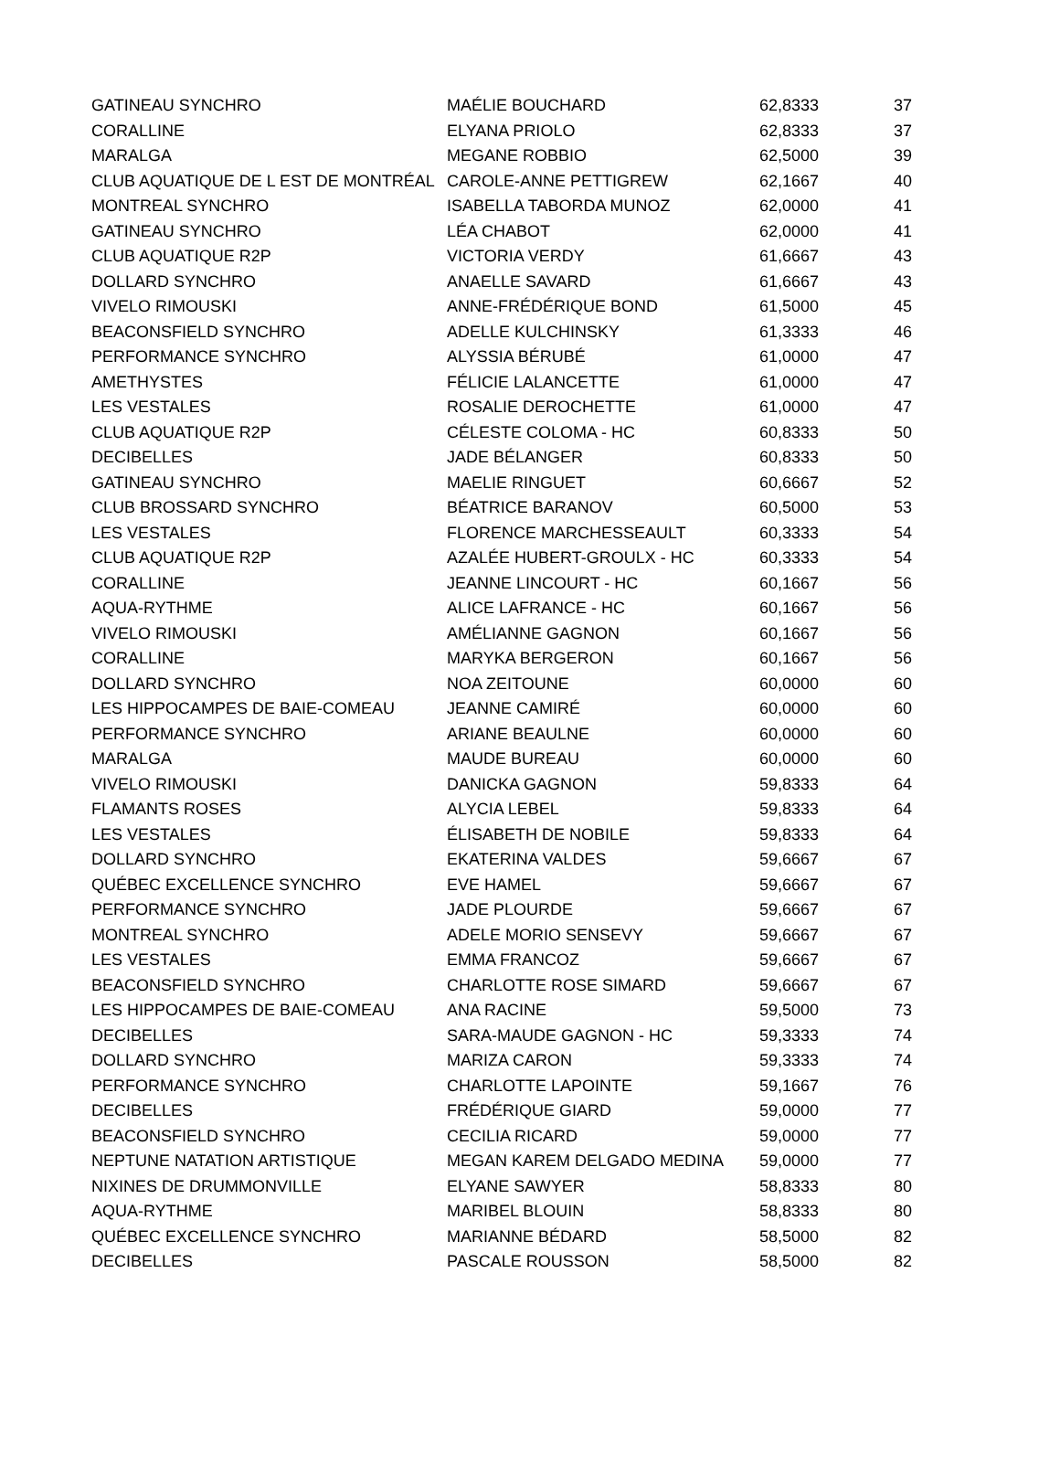| GATINEAU SYNCHRO | MAÉLIE BOUCHARD | 62,8333 | 37 |
| CORALLINE | ELYANA PRIOLO | 62,8333 | 37 |
| MARALGA | MEGANE ROBBIO | 62,5000 | 39 |
| CLUB AQUATIQUE DE L EST DE MONTRÉAL | CAROLE-ANNE PETTIGREW | 62,1667 | 40 |
| MONTREAL SYNCHRO | ISABELLA TABORDA MUNOZ | 62,0000 | 41 |
| GATINEAU SYNCHRO | LÉA CHABOT | 62,0000 | 41 |
| CLUB AQUATIQUE R2P | VICTORIA VERDY | 61,6667 | 43 |
| DOLLARD SYNCHRO | ANAELLE SAVARD | 61,6667 | 43 |
| VIVELO RIMOUSKI | ANNE-FRÉDÉRIQUE BOND | 61,5000 | 45 |
| BEACONSFIELD SYNCHRO | ADELLE KULCHINSKY | 61,3333 | 46 |
| PERFORMANCE SYNCHRO | ALYSSIA BÉRUBÉ | 61,0000 | 47 |
| AMETHYSTES | FÉLICIE LALANCETTE | 61,0000 | 47 |
| LES VESTALES | ROSALIE DEROCHETTE | 61,0000 | 47 |
| CLUB AQUATIQUE R2P | CÉLESTE COLOMA - HC | 60,8333 | 50 |
| DECIBELLES | JADE BÉLANGER | 60,8333 | 50 |
| GATINEAU SYNCHRO | MAELIE RINGUET | 60,6667 | 52 |
| CLUB BROSSARD SYNCHRO | BÉATRICE BARANOV | 60,5000 | 53 |
| LES VESTALES | FLORENCE MARCHESSEAULT | 60,3333 | 54 |
| CLUB AQUATIQUE R2P | AZALÉE HUBERT-GROULX - HC | 60,3333 | 54 |
| CORALLINE | JEANNE LINCOURT - HC | 60,1667 | 56 |
| AQUA-RYTHME | ALICE LAFRANCE - HC | 60,1667 | 56 |
| VIVELO RIMOUSKI | AMÉLIANNE GAGNON | 60,1667 | 56 |
| CORALLINE | MARYKA BERGERON | 60,1667 | 56 |
| DOLLARD SYNCHRO | NOA ZEITOUNE | 60,0000 | 60 |
| LES HIPPOCAMPES DE BAIE-COMEAU | JEANNE CAMIRÉ | 60,0000 | 60 |
| PERFORMANCE SYNCHRO | ARIANE BEAULNE | 60,0000 | 60 |
| MARALGA | MAUDE BUREAU | 60,0000 | 60 |
| VIVELO RIMOUSKI | DANICKA GAGNON | 59,8333 | 64 |
| FLAMANTS ROSES | ALYCIA LEBEL | 59,8333 | 64 |
| LES VESTALES | ÉLISABETH DE NOBILE | 59,8333 | 64 |
| DOLLARD SYNCHRO | EKATERINA VALDES | 59,6667 | 67 |
| QUÉBEC EXCELLENCE SYNCHRO | EVE HAMEL | 59,6667 | 67 |
| PERFORMANCE SYNCHRO | JADE PLOURDE | 59,6667 | 67 |
| MONTREAL SYNCHRO | ADELE MORIO SENSEVY | 59,6667 | 67 |
| LES VESTALES | EMMA FRANCOZ | 59,6667 | 67 |
| BEACONSFIELD SYNCHRO | CHARLOTTE ROSE SIMARD | 59,6667 | 67 |
| LES HIPPOCAMPES DE BAIE-COMEAU | ANA RACINE | 59,5000 | 73 |
| DECIBELLES | SARA-MAUDE GAGNON - HC | 59,3333 | 74 |
| DOLLARD SYNCHRO | MARIZA CARON | 59,3333 | 74 |
| PERFORMANCE SYNCHRO | CHARLOTTE LAPOINTE | 59,1667 | 76 |
| DECIBELLES | FRÉDÉRIQUE GIARD | 59,0000 | 77 |
| BEACONSFIELD SYNCHRO | CECILIA RICARD | 59,0000 | 77 |
| NEPTUNE NATATION ARTISTIQUE | MEGAN KAREM DELGADO MEDINA | 59,0000 | 77 |
| NIXINES DE DRUMMONVILLE | ELYANE SAWYER | 58,8333 | 80 |
| AQUA-RYTHME | MARIBEL BLOUIN | 58,8333 | 80 |
| QUÉBEC EXCELLENCE SYNCHRO | MARIANNE BÉDARD | 58,5000 | 82 |
| DECIBELLES | PASCALE ROUSSON | 58,5000 | 82 |